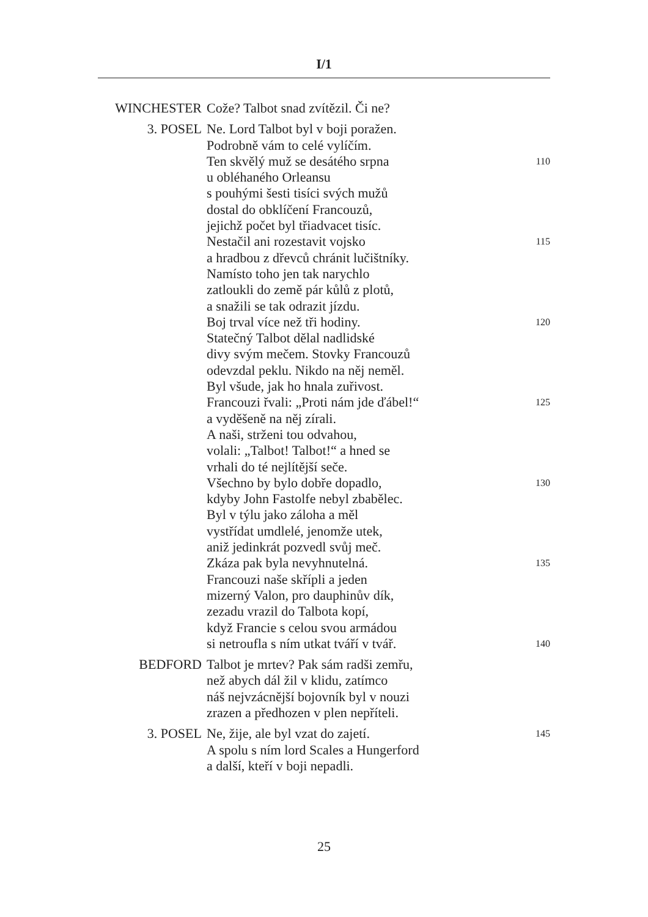I/1
WINCHESTER Cože? Talbot snad zvítězil. Či ne?
3. POSEL Ne. Lord Talbot byl v boji poražen.
Podrobně vám to celé vylíčím.
Ten skvělý muž se desátého srpna 110
u obléhaného Orleansu
s pouhými šesti tisíci svých mužů
dostal do obklíčení Francouzů,
jejichž počet byl třiadvacet tisíc.
Nestačil ani rozestavit vojsko 115
a hradbou z dřevců chránit lučištníky.
Namísto toho jen tak narychlo
zatloukli do země pár kůlů z plotů,
a snažili se tak odrazit jízdu.
Boj trval více než tři hodiny. 120
Statečný Talbot dělal nadlidské
divy svým mečem. Stovky Francouzů
odevzdal peklu. Nikdo na něj neměl.
Byl všude, jak ho hnala zuřivost.
Francouzi řvali: „Proti nám jde ďábel!“125
a vyděšeně na něj zírali.
A naši, strženi tou odvahou,
volali: „Talbot! Talbot!“ a hned se
vrhali do té nejlítější seče.
Všechno by bylo dobře dopadlo, 130
kdyby John Fastolfe nebyl zbabělec.
Byl v týlu jako záloha a měl
vystřídat umdlelé, jenomže utek,
aniž jedinkrát pozvedl svůj meč.
Zkáza pak byla nevyhnutelná. 135
Francouzi naše skřípli a jeden
mizerný Valon, pro dauphinův dík,
zezadu vrazil do Talbota kopí,
když Francie s celou svou armádou
si netroufla s ním utkat tváří v tvář. 140
BEDFORD Talbot je mrtev? Pak sám radši zemřu,
než abych dál žil v klidu, zatímco
náš nejvzácnější bojovník byl v nouzi
zrazen a předhozen v plen nepříteli.
3. POSEL Ne, žije, ale byl vzat do zajetí. 145
A spolu s ním lord Scales a Hungerford
a další, kteří v boji nepadli.
25